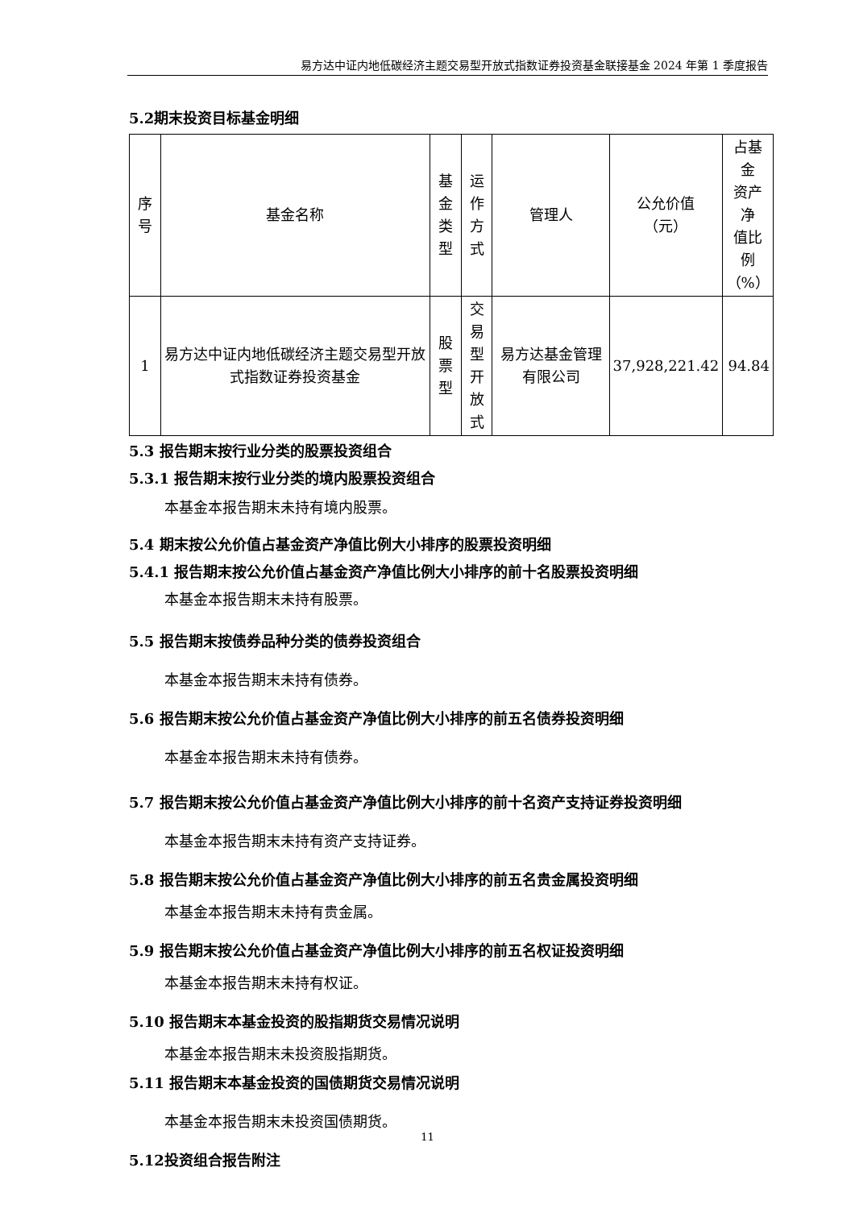易方达中证内地低碳经济主题交易型开放式指数证券投资基金联接基金 2024 年第 1 季度报告
5.2期末投资目标基金明细
| 序号 | 基金名称 | 基金 类型 | 运作 方式 | 管理人 | 公允价值 （元） | 占基金 资产净 值比例 （%） |
| --- | --- | --- | --- | --- | --- | --- |
| 1 | 易方达中证内地低碳经济主题交易型开放式指数证券投资基金 | 股票 型 | 交易 型开 放式 | 易方达基金管理有限公司 | 37,928,221.42 | 94.84 |
5.3 报告期末按行业分类的股票投资组合
5.3.1 报告期末按行业分类的境内股票投资组合
本基金本报告期末未持有境内股票。
5.4 期末按公允价值占基金资产净值比例大小排序的股票投资明细
5.4.1 报告期末按公允价值占基金资产净值比例大小排序的前十名股票投资明细
本基金本报告期末未持有股票。
5.5 报告期末按债券品种分类的债券投资组合
本基金本报告期末未持有债券。
5.6 报告期末按公允价值占基金资产净值比例大小排序的前五名债券投资明细
本基金本报告期末未持有债券。
5.7 报告期末按公允价值占基金资产净值比例大小排序的前十名资产支持证券投资明细
本基金本报告期末未持有资产支持证券。
5.8 报告期末按公允价值占基金资产净值比例大小排序的前五名贵金属投资明细
本基金本报告期末未持有贵金属。
5.9 报告期末按公允价值占基金资产净值比例大小排序的前五名权证投资明细
本基金本报告期末未持有权证。
5.10 报告期末本基金投资的股指期货交易情况说明
本基金本报告期末未投资股指期货。
5.11 报告期末本基金投资的国债期货交易情况说明
本基金本报告期末未投资国债期货。
5.12投资组合报告附注
11